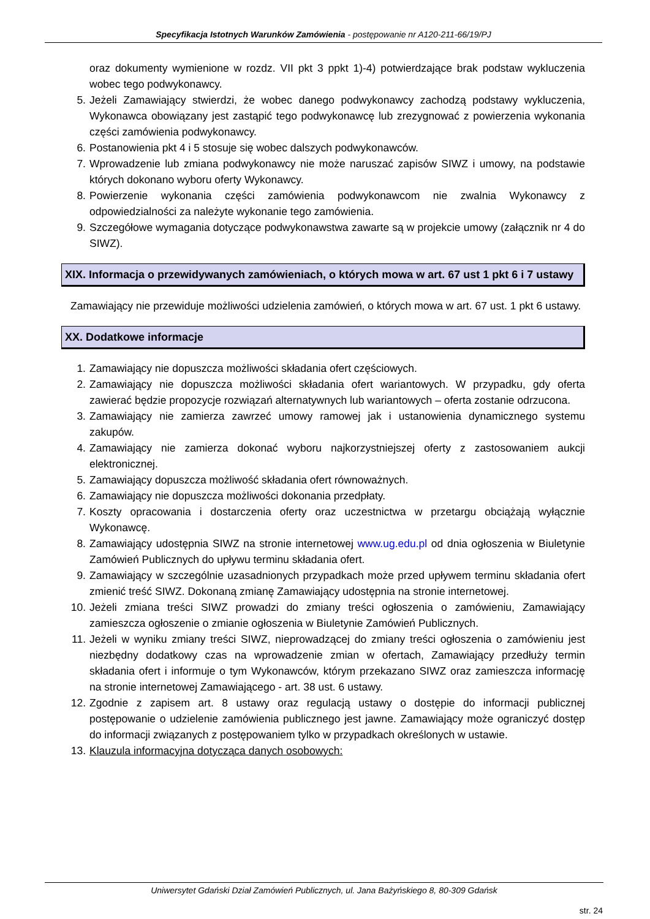Specyfikacja Istotnych Warunków Zamówienia - postępowanie nr A120-211-66/19/PJ
oraz dokumenty wymienione w rozdz. VII pkt 3 ppkt 1)-4) potwierdzające brak podstaw wykluczenia wobec tego podwykonawcy.
5. Jeżeli Zamawiający stwierdzi, że wobec danego podwykonawcy zachodzą podstawy wykluczenia, Wykonawca obowiązany jest zastąpić tego podwykonawcę lub zrezygnować z powierzenia wykonania części zamówienia podwykonawcy.
6. Postanowienia pkt 4 i 5 stosuje się wobec dalszych podwykonawców.
7. Wprowadzenie lub zmiana podwykonawcy nie może naruszać zapisów SIWZ i umowy, na podstawie których dokonano wyboru oferty Wykonawcy.
8. Powierzenie wykonania części zamówienia podwykonawcom nie zwalnia Wykonawcy z odpowiedzialności za należyte wykonanie tego zamówienia.
9. Szczegółowe wymagania dotyczące podwykonawstwa zawarte są w projekcie umowy (załącznik nr 4 do SIWZ).
XIX. Informacja o przewidywanych zamówieniach, o których mowa w art. 67 ust 1 pkt 6 i 7 ustawy
Zamawiający nie przewiduje możliwości udzielenia zamówień, o których mowa w art. 67 ust. 1 pkt 6 ustawy.
XX. Dodatkowe informacje
1. Zamawiający nie dopuszcza możliwości składania ofert częściowych.
2. Zamawiający nie dopuszcza możliwości składania ofert wariantowych. W przypadku, gdy oferta zawierać będzie propozycje rozwiązań alternatywnych lub wariantowych – oferta zostanie odrzucona.
3. Zamawiający nie zamierza zawrzeć umowy ramowej jak i ustanowienia dynamicznego systemu zakupów.
4. Zamawiający nie zamierza dokonać wyboru najkorzystniejszej oferty z zastosowaniem aukcji elektronicznej.
5. Zamawiający dopuszcza możliwość składania ofert równoważnych.
6. Zamawiający nie dopuszcza możliwości dokonania przedpłaty.
7. Koszty opracowania i dostarczenia oferty oraz uczestnictwa w przetargu obciążają wyłącznie Wykonawcę.
8. Zamawiający udostępnia SIWZ na stronie internetowej www.ug.edu.pl od dnia ogłoszenia w Biuletynie Zamówień Publicznych do upływu terminu składania ofert.
9. Zamawiający w szczególnie uzasadnionych przypadkach może przed upływem terminu składania ofert zmienić treść SIWZ. Dokonaną zmianę Zamawiający udostępnia na stronie internetowej.
10. Jeżeli zmiana treści SIWZ prowadzi do zmiany treści ogłoszenia o zamówieniu, Zamawiający zamieszcza ogłoszenie o zmianie ogłoszenia w Biuletynie Zamówień Publicznych.
11. Jeżeli w wyniku zmiany treści SIWZ, nieprowadzącej do zmiany treści ogłoszenia o zamówieniu jest niezbędny dodatkowy czas na wprowadzenie zmian w ofertach, Zamawiający przedłuży termin składania ofert i informuje o tym Wykonawców, którym przekazano SIWZ oraz zamieszcza informację na stronie internetowej Zamawiającego - art. 38 ust. 6 ustawy.
12. Zgodnie z zapisem art. 8 ustawy oraz regulacją ustawy o dostępie do informacji publicznej postępowanie o udzielenie zamówienia publicznego jest jawne. Zamawiający może ograniczyć dostęp do informacji związanych z postępowaniem tylko w przypadkach określonych w ustawie.
13. Klauzula informacyjna dotycząca danych osobowych:
Uniwersytet Gdański Dział Zamówień Publicznych, ul. Jana Bażyńskiego 8, 80-309 Gdańsk
str. 24